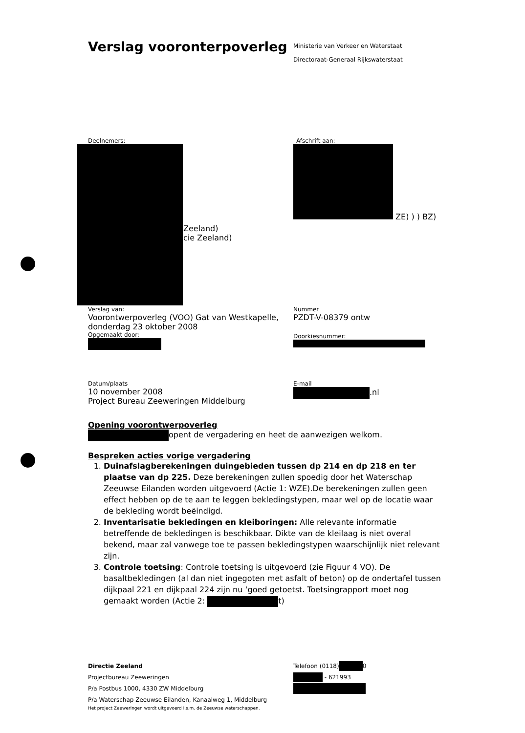Verslag vooronterpoverleg
Ministerie van Verkeer en Waterstaat
Directoraat-Generaal Rijkswaterstaat
Deelnemers:
Zeeland)
cie Zeeland)
Afschrift aan:
ZE) ) ) BZ)
Verslag van:
Voorontwerpoverleg (VOO) Gat van Westkapelle, donderdag 23 oktober 2008
Opgemaakt door:
Nummer
PZDT-V-08379 ontw
Doorkiesnummer:
Datum/plaats
10 november 2008
Project Bureau Zeeweringen Middelburg
E-mail
.nl
Opening voorontwerpoverleg
opent de vergadering en heet de aanwezigen welkom.
Bespreken acties vorige vergadering
1. Duinafslagberekeningen duingebieden tussen dp 214 en dp 218 en ter plaatse van dp 225. Deze berekeningen zullen spoedig door het Waterschap Zeeuwse Eilanden worden uitgevoerd (Actie 1: WZE).De berekeningen zullen geen effect hebben op de te aan te leggen bekledingstypen, maar wel op de locatie waar de bekleding wordt beëindigd.
2. Inventarisatie bekledingen en kleiboringen: Alle relevante informatie betreffende de bekledingen is beschikbaar. Dikte van de kleilaag is niet overal bekend, maar zal vanwege toe te passen bekledingstypen waarschijnlijk niet relevant zijn.
3. Controle toetsing: Controle toetsing is uitgevoerd (zie Figuur 4 VO). De basaltbekledingen (al dan niet ingegoten met asfalt of beton) op de ondertafel tussen dijkpaal 221 en dijkpaal 224 zijn nu ‘goed getoetst. Toetsingrapport moet nog gemaakt worden (Actie 2: t)
Directie Zeeland
Projectbureau Zeeweringen
P/a Postbus 1000, 4330 ZW Middelburg
P/a Waterschap Zeeuwse Eilanden, Kanaalweg 1, Middelburg
Het project Zeeweringen wordt uitgevoerd i.s.m. de Zeeuwse waterschappen.
Telefoon (0118) 0
- 621993